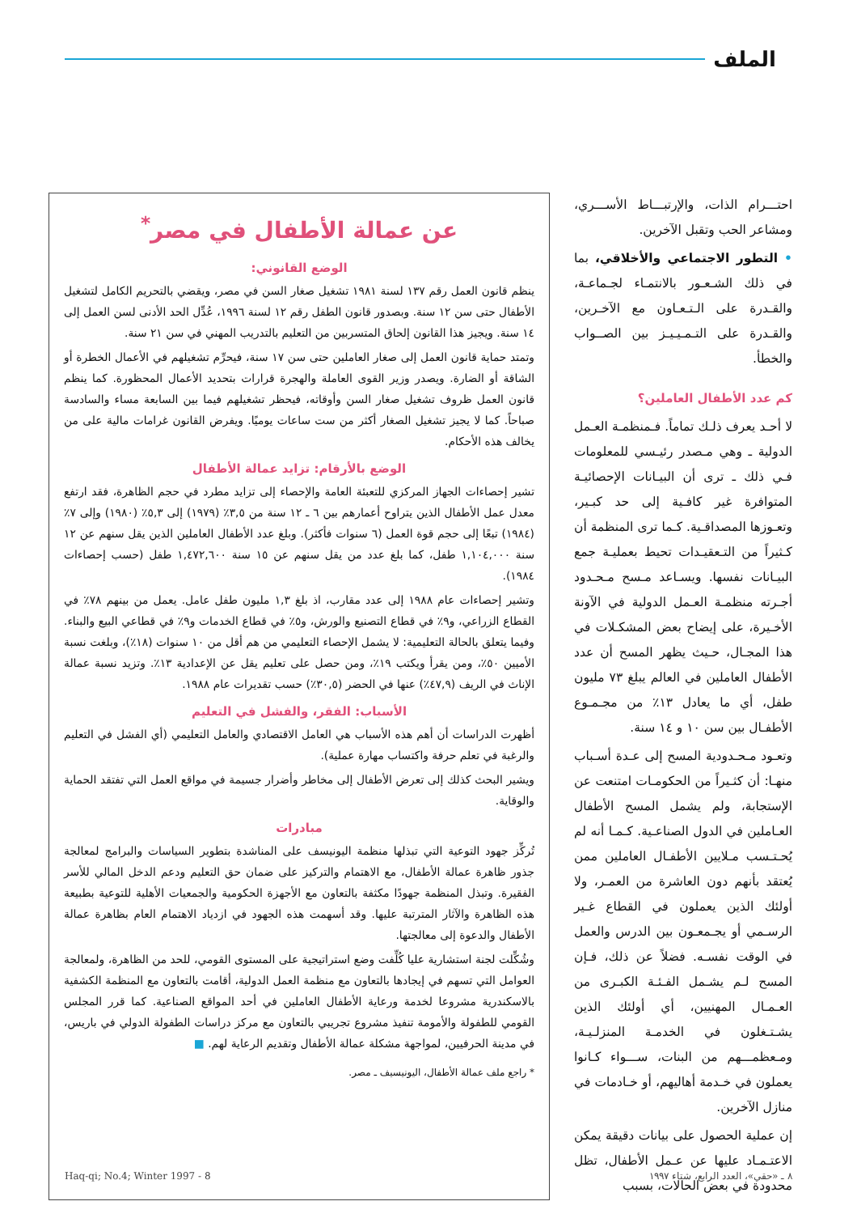الملف
احتـــرام الذات، والإرتبـــاط الأســـري، ومشاعر الحب وتقبل الآخرين.
• التطور الاجتماعي والأخلاقي، بما في ذلك الشـعـور بالانتمـاء لجـماعـة، والقـدرة على الـتـعـاون مع الآخـرين، والقـدرة على التـمـيـيـز بين الصــواب والخطأ.
كم عدد الأطفال العاملين؟
لا أحـد يعرف ذلـك تماماً. فـمنظمـة العـمل الدولية ـ وهي مـصدر رئيـسي للمعلومات فـي ذلك ـ ترى أن البيـانات الإحصائيـة المتوافرة غير كافـية إلى حد كبـير، وتعـوزها المصداقـية. كـما ترى المنظمة أن كـثيراً من التـعقيـدات تحيط بعمليـة جمع البيـانات نفسها. ويسـاعد مـسح مـحـدود أجـرته منظمـة العـمل الدولية في الآونة الأخـيرة، على إيضاح بعض المشكـلات في هذا المجـال، حـيث يظهر المسح أن عدد الأطفال العاملين في العالم يبلغ ٧٣ مليون طفل، أي ما يعادل ١٣٪ من مجـمـوع الأطفـال بين سن ١٠ و ١٤ سنة.
وتعـود مـحـدودية المسح إلى عـدة أسـباب منهـا: أن كثـيراً من الحكومـات امتنعت عن الإستجابة، ولم يشمل المسح الأطفال العـاملين في الدول الصناعـية. كـمـا أنه لم يُحـتـسب مـلايين الأطفـال العاملين ممن يُعتقد بأنهم دون العاشرة من العمـر، ولا أولئك الذين يعملون في القطاع غـير الرسـمي أو يجـمعـون بين الدرس والعمل في الوقت نفسـه. فضلاً عن ذلك، فـإن المسح لـم يشـمل الفـئـة الكبـرى من العـمـال المهنيين، أي أولئك الذين يشـتـغلون في الخدمـة المنزلـيـة، ومـعظمـــهم من البنات، ســـواء كـانوا يعملون في خـدمة أهاليهم، أو خـادمات في منازل الآخرين.
إن عملية الحصول على بيانات دقيقة يمكن الاعتـمـاد عليها عن عـمل الأطفال، تظل محدودة في بعض الحالات، بسبب
عن عمالة الأطفال في مصر<sup>*</sup>
الوضع القانوني:
ينظم قانون العمل رقم ١٣٧ لسنة ١٩٨١ تشغيل صغار السن في مصر، ويقضي بالتحريم الكامل لتشغيل الأطفال حتى سن ١٢ سنة. وبصدور قانون الطفل رقم ١٢ لسنة ١٩٩٦، عُدِّل الحد الأدنى لسن العمل إلى ١٤ سنة. ويجيز هذا القانون إلحاق المتسربين من التعليم بالتدريب المهني في سن ٢١ سنة.
وتمتد حماية قانون العمل إلى صغار العاملين حتى سن ١٧ سنة، فيحرِّم تشغيلهم في الأعمال الخطرة أو الشاقة أو الضارة. ويصدر وزير القوى العاملة والهجرة قرارات بتحديد الأعمال المحظورة. كما ينظم قانون العمل ظروف تشغيل صغار السن وأوقاته، فيحظر تشغيلهم فيما بين السابعة مساء والسادسة صباحاً. كما لا يجيز تشغيل الصغار أكثر من ست ساعات يوميًا. ويفرض القانون غرامات مالية على من يخالف هذه الأحكام.
الوضع بالأرقام: تزايد عمالة الأطفال
تشير إحصاءات الجهاز المركزي للتعبئة العامة والإحصاء إلى تزايد مطرد في حجم الظاهرة، فقد ارتفع معدل عمل الأطفال الذين يتراوح أعمارهم بين ٦ ـ ١٢ سنة من ٣,٥٪ (١٩٧٩) إلى ٥,٣٪ (١٩٨٠) وإلى ٧٪ (١٩٨٤) تبعًا إلى حجم قوة العمل (٦ سنوات فأكثر). وبلغ عدد الأطفال العاملين الذين يقل سنهم عن ١٢ سنة ١,١٠٤,٠٠٠ طفل، كما بلغ عدد من يقل سنهم عن ١٥ سنة ١,٤٧٢,٦٠٠ طفل (حسب إحصاءات ١٩٨٤).
وتشير إحصاءات عام ١٩٨٨ إلى عدد مقارب، اذ بلغ ١,٣ مليون طفل عامل. يعمل من بينهم ٧٨٪ في القطاع الزراعي، و٩٪ في قطاع التصنيع والورش، و٥٪ في قطاع الخدمات و٩٪ في قطاعي البيع والبناء. وفيما يتعلق بالحالة التعليمية: لا يشمل الإحصاء التعليمي من هم أقل من ١٠ سنوات (١٨٪)، وبلغت نسبة الأميين ٥٠٪، ومن يقرأ ويكتب ١٩٪، ومن حصل على تعليم يقل عن الإعدادية ١٣٪. وتزيد نسبة عمالة الإناث في الريف (٤٧,٩٪) عنها في الحضر (٣٠,٥٪) حسب تقديرات عام ١٩٨٨.
الأسباب: الفقر، والفشل في التعليم
أظهرت الدراسات أن أهم هذه الأسباب هي العامل الاقتصادي والعامل التعليمي (أي الفشل في التعليم والرغبة في تعلم حرفة واكتساب مهارة عملية).
ويشير البحث كذلك إلى تعرض الأطفال إلى مخاطر وأضرار جسيمة في مواقع العمل التي تفتقد الحماية والوقاية.
مبادرات
تُركِّز جهود التوعية التي تبذلها منظمة اليونيسف على المناشدة بتطوير السياسات والبرامج لمعالجة جذور ظاهرة عمالة الأطفال، مع الاهتمام والتركيز على ضمان حق التعليم ودعم الدخل المالي للأسر الفقيرة. وتبذل المنظمة جهودًا مكثفة بالتعاون مع الأجهزة الحكومية والجمعيات الأهلية للتوعية بطبيعة هذه الظاهرة والآثار المترتبة عليها. وقد أسهمت هذه الجهود في ازدياد الاهتمام العام بظاهرة عمالة الأطفال والدعوة إلى معالجتها.
وشُكِّلت لجنة استشارية عليا كُلِّفت وضع استراتيجية على المستوى القومي، للحد من الظاهرة، ولمعالجة العوامل التي تسهم في إيجادها بالتعاون مع منظمة العمل الدولية، أقامت بالتعاون مع المنظمة الكشفية بالاسكندرية مشروعا لخدمة ورعاية الأطفال العاملين في أحد المواقع الصناعية. كما قرر المجلس القومي للطفولة والأمومة تنفيذ مشروع تجريبي بالتعاون مع مركز دراسات الطفولة الدولي في باريس، في مدينة الحرفيين، لمواجهة مشكلة عمالة الأطفال وتقديم الرعاية لهم. ■
* راجع ملف عمالة الأطفال، اليونيسيف ـ مصر.
٨ ـ «حقي»، العدد الرابع، شتاء ١٩٩٧ 8 - Haq-qi; No.4; Winter 1997